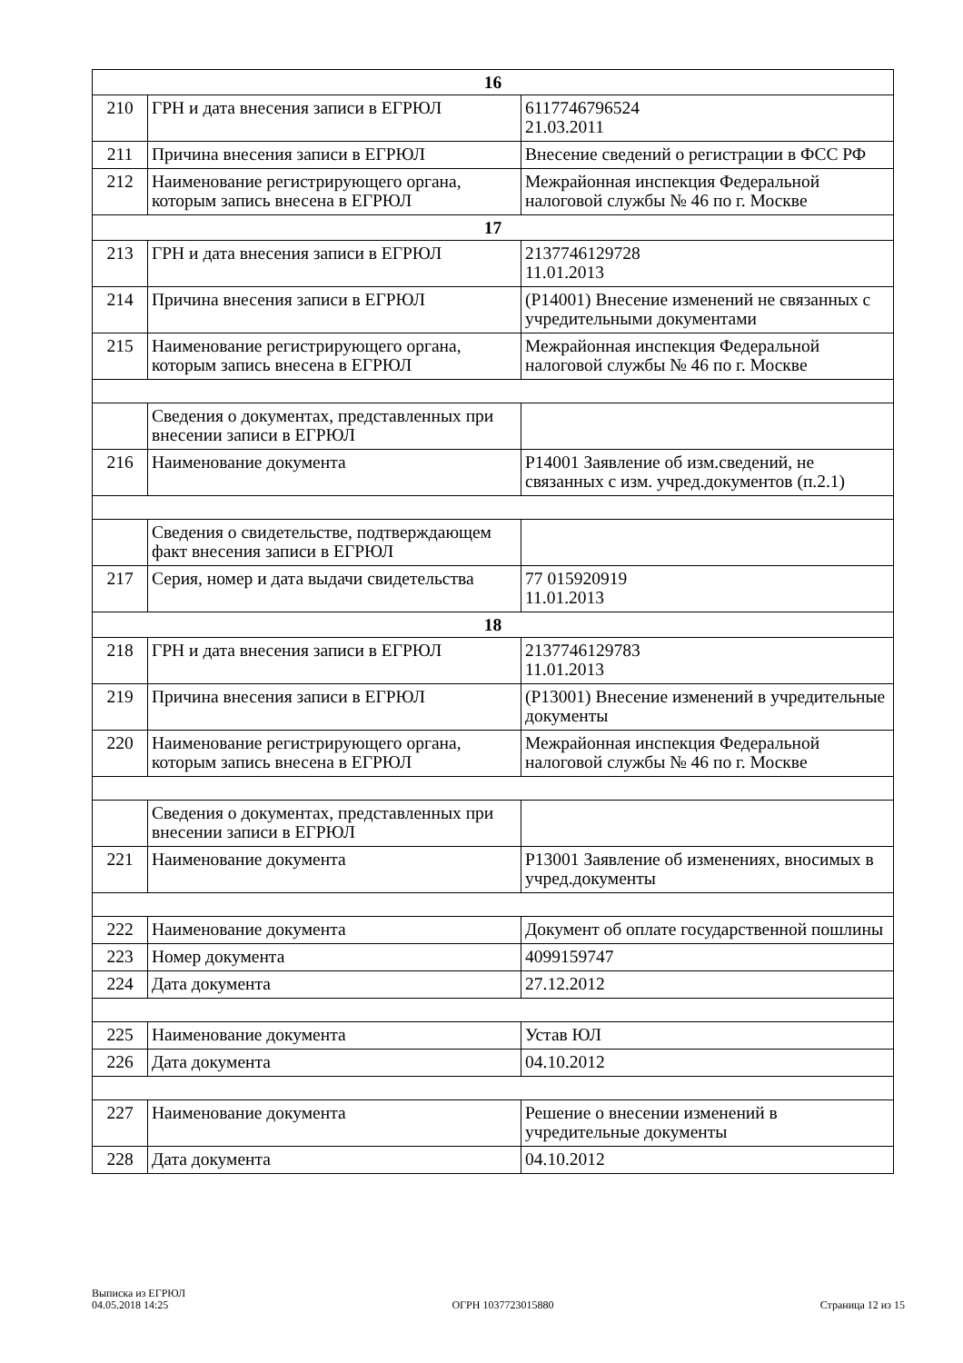| 16 | | |
| 210 | ГРН и дата внесения записи в ЕГРЮЛ | 6117746796524 21.03.2011 |
| 211 | Причина внесения записи в ЕГРЮЛ | Внесение сведений о регистрации в ФСС РФ |
| 212 | Наименование регистрирующего органа, которым запись внесена в ЕГРЮЛ | Межрайонная инспекция Федеральной налоговой службы № 46 по г. Москве |
| 17 | | |
| 213 | ГРН и дата внесения записи в ЕГРЮЛ | 2137746129728 11.01.2013 |
| 214 | Причина внесения записи в ЕГРЮЛ | (Р14001) Внесение изменений не связанных с учредительными документами |
| 215 | Наименование регистрирующего органа, которым запись внесена в ЕГРЮЛ | Межрайонная инспекция Федеральной налоговой службы № 46 по г. Москве |
| | Сведения о документах, представленных при внесении записи в ЕГРЮЛ | |
| 216 | Наименование документа | Р14001 Заявление об изм.сведений, не связанных с изм. учред.документов (п.2.1) |
| | Сведения о свидетельстве, подтверждающем факт внесения записи в ЕГРЮЛ | |
| 217 | Серия, номер и дата выдачи свидетельства | 77 015920919 11.01.2013 |
| 18 | | |
| 218 | ГРН и дата внесения записи в ЕГРЮЛ | 2137746129783 11.01.2013 |
| 219 | Причина внесения записи в ЕГРЮЛ | (Р13001) Внесение изменений в учредительные документы |
| 220 | Наименование регистрирующего органа, которым запись внесена в ЕГРЮЛ | Межрайонная инспекция Федеральной налоговой службы № 46 по г. Москве |
| | Сведения о документах, представленных при внесении записи в ЕГРЮЛ | |
| 221 | Наименование документа | Р13001 Заявление об изменениях, вносимых в учред.документы |
| 222 | Наименование документа | Документ об оплате государственной пошлины |
| 223 | Номер документа | 4099159747 |
| 224 | Дата документа | 27.12.2012 |
| 225 | Наименование документа | Устав ЮЛ |
| 226 | Дата документа | 04.10.2012 |
| 227 | Наименование документа | Решение о внесении изменений в учредительные документы |
| 228 | Дата документа | 04.10.2012 |
Выписка из ЕГРЮЛ
04.05.2018 14:25
ОГРН 1037723015880
Страница 12 из 15